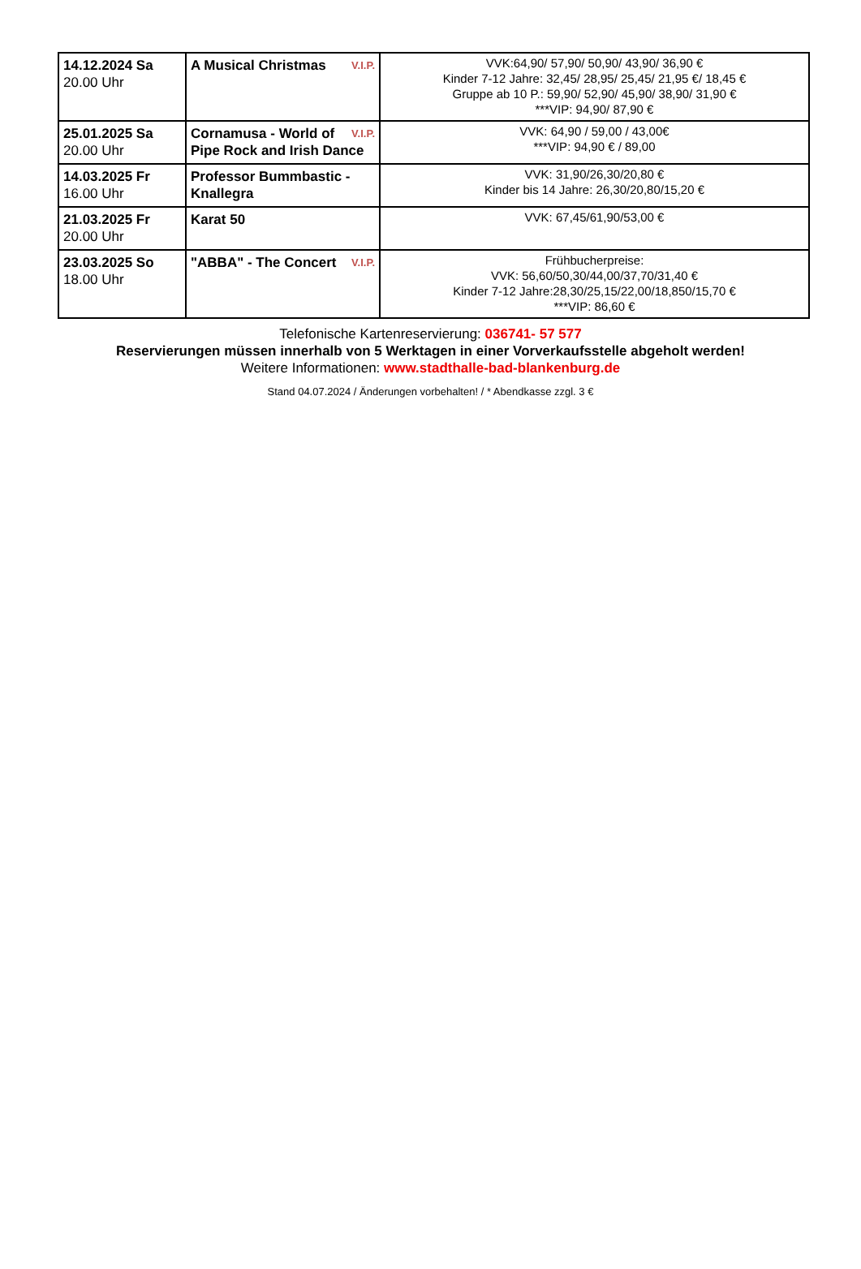| 14.12.2024 Sa 20.00 Uhr | A Musical Christmas V.I.P. | VVK:64,90/ 57,90/ 50,90/ 43,90/ 36,90 € Kinder 7-12 Jahre: 32,45/ 28,95/ 25,45/ 21,95 €/ 18,45 € Gruppe ab 10 P.: 59,90/ 52,90/ 45,90/ 38,90/ 31,90 € ***VIP: 94,90/ 87,90 € |
| 25.01.2025 Sa 20.00 Uhr | V.I.P. Cornamusa - World of Pipe Rock and Irish Dance | VVK: 64,90 / 59,00 / 43,00€ ***VIP: 94,90 € / 89,00 |
| 14.03.2025 Fr 16.00 Uhr | Professor Bummbastic - Knallegra | VVK: 31,90/26,30/20,80 € Kinder bis 14 Jahre: 26,30/20,80/15,20 € |
| 21.03.2025 Fr 20.00 Uhr | Karat 50 | VVK: 67,45/61,90/53,00 € |
| 23.03.2025 So 18.00 Uhr | "ABBA" - The Concert V.I.P. | Frühbucherpreise: VVK: 56,60/50,30/44,00/37,70/31,40 € Kinder 7-12 Jahre:28,30/25,15/22,00/18,850/15,70 € ***VIP: 86,60 € |
Telefonische Kartenreservierung: 036741- 57 577
Reservierungen müssen innerhalb von 5 Werktagen in einer Vorverkaufsstelle abgeholt werden!
Weitere Informationen: www.stadthalle-bad-blankenburg.de
Stand 04.07.2024 / Änderungen vorbehalten! / * Abendkasse zzgl. 3 €